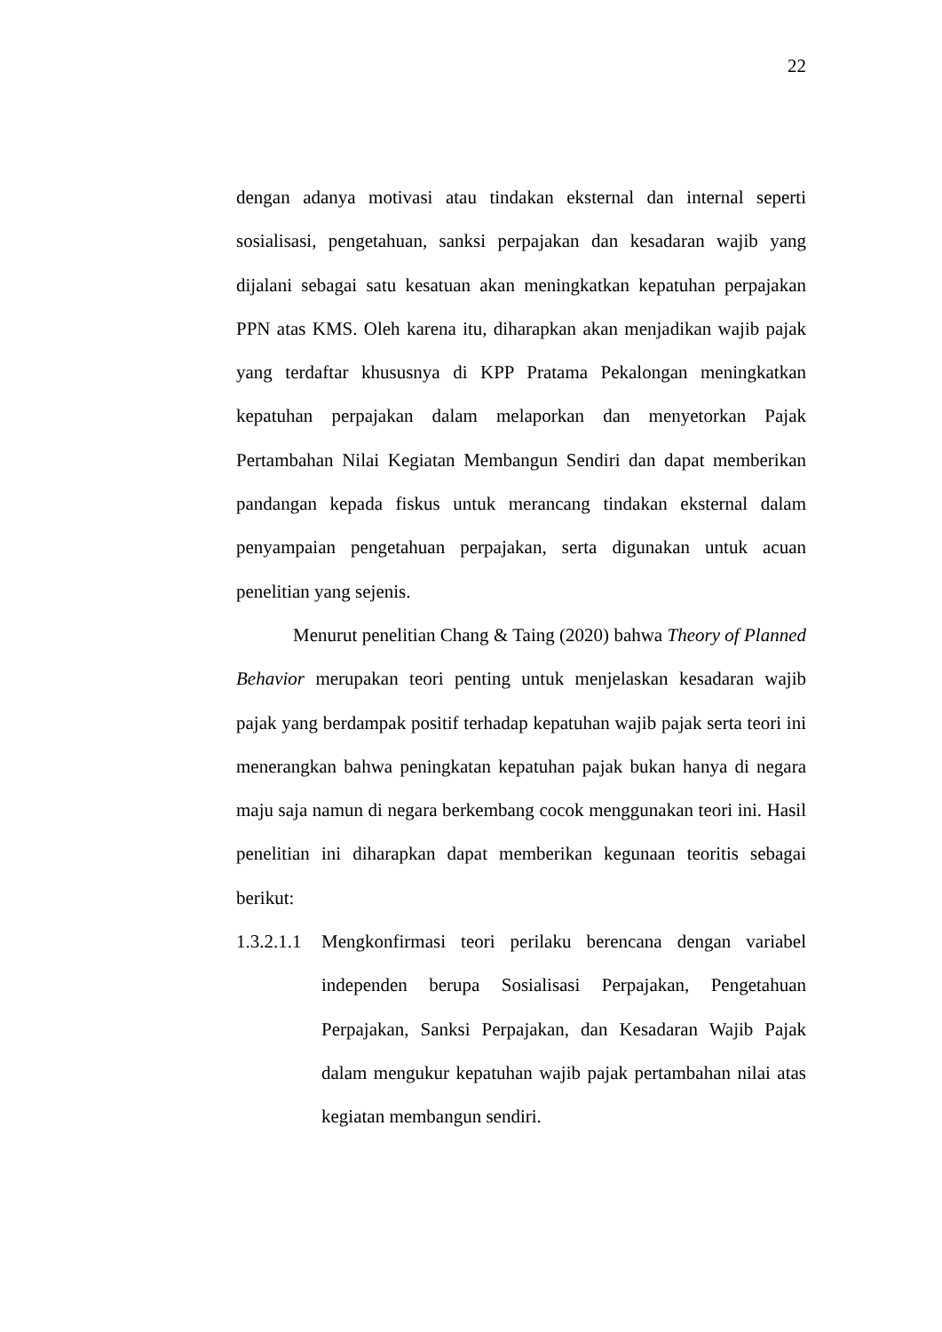22
dengan adanya motivasi atau tindakan eksternal dan internal seperti sosialisasi, pengetahuan, sanksi perpajakan dan kesadaran wajib yang dijalani sebagai satu kesatuan akan meningkatkan kepatuhan perpajakan PPN atas KMS. Oleh karena itu, diharapkan akan menjadikan wajib pajak yang terdaftar khususnya di KPP Pratama Pekalongan meningkatkan kepatuhan perpajakan dalam melaporkan dan menyetorkan Pajak Pertambahan Nilai Kegiatan Membangun Sendiri dan dapat memberikan pandangan kepada fiskus untuk merancang tindakan eksternal dalam penyampaian pengetahuan perpajakan, serta digunakan untuk acuan penelitian yang sejenis.
Menurut penelitian Chang & Taing (2020) bahwa Theory of Planned Behavior merupakan teori penting untuk menjelaskan kesadaran wajib pajak yang berdampak positif terhadap kepatuhan wajib pajak serta teori ini menerangkan bahwa peningkatan kepatuhan pajak bukan hanya di negara maju saja namun di negara berkembang cocok menggunakan teori ini. Hasil penelitian ini diharapkan dapat memberikan kegunaan teoritis sebagai berikut:
1.3.2.1.1 Mengkonfirmasi teori perilaku berencana dengan variabel independen berupa Sosialisasi Perpajakan, Pengetahuan Perpajakan, Sanksi Perpajakan, dan Kesadaran Wajib Pajak dalam mengukur kepatuhan wajib pajak pertambahan nilai atas kegiatan membangun sendiri.